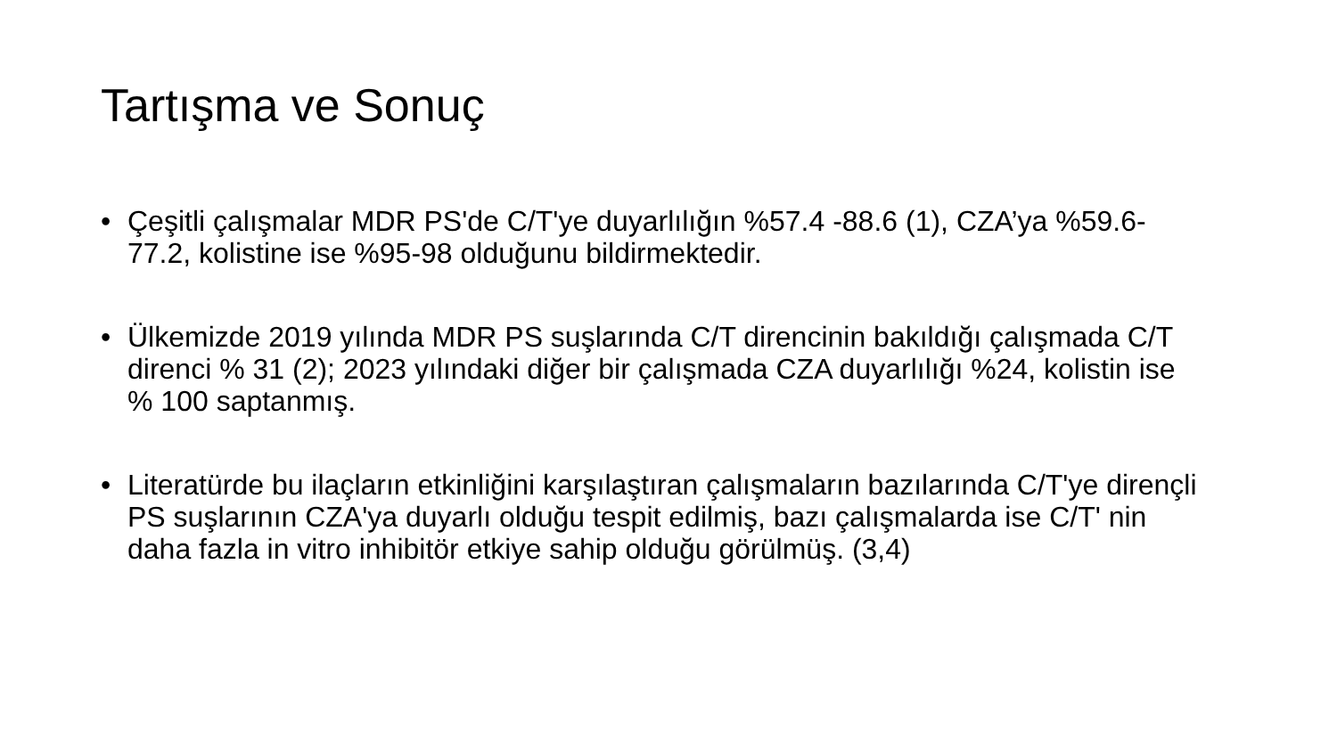Tartışma ve Sonuç
• Çeşitli çalışmalar MDR PS'de C/T'ye duyarlılığın %57.4 -88.6 (1), CZA’ya %59.6-77.2, kolistine ise %95-98 olduğunu bildirmektedir.
• Ülkemizde 2019 yılında MDR PS suşlarında C/T direncinin bakıldığı çalışmada C/T direnci % 31 (2); 2023 yılındaki diğer bir çalışmada CZA duyarlılığı %24, kolistin ise % 100 saptanmış.
• Literatürde bu ilaçların etkinliğini karşılaştıran çalışmaların bazılarında C/T'ye dirençli PS suşlarının CZA'ya duyarlı olduğu tespit edilmiş, bazı çalışmalarda ise C/T' nin daha fazla in vitro inhibitör etkiye sahip olduğu görülmüş. (3,4)